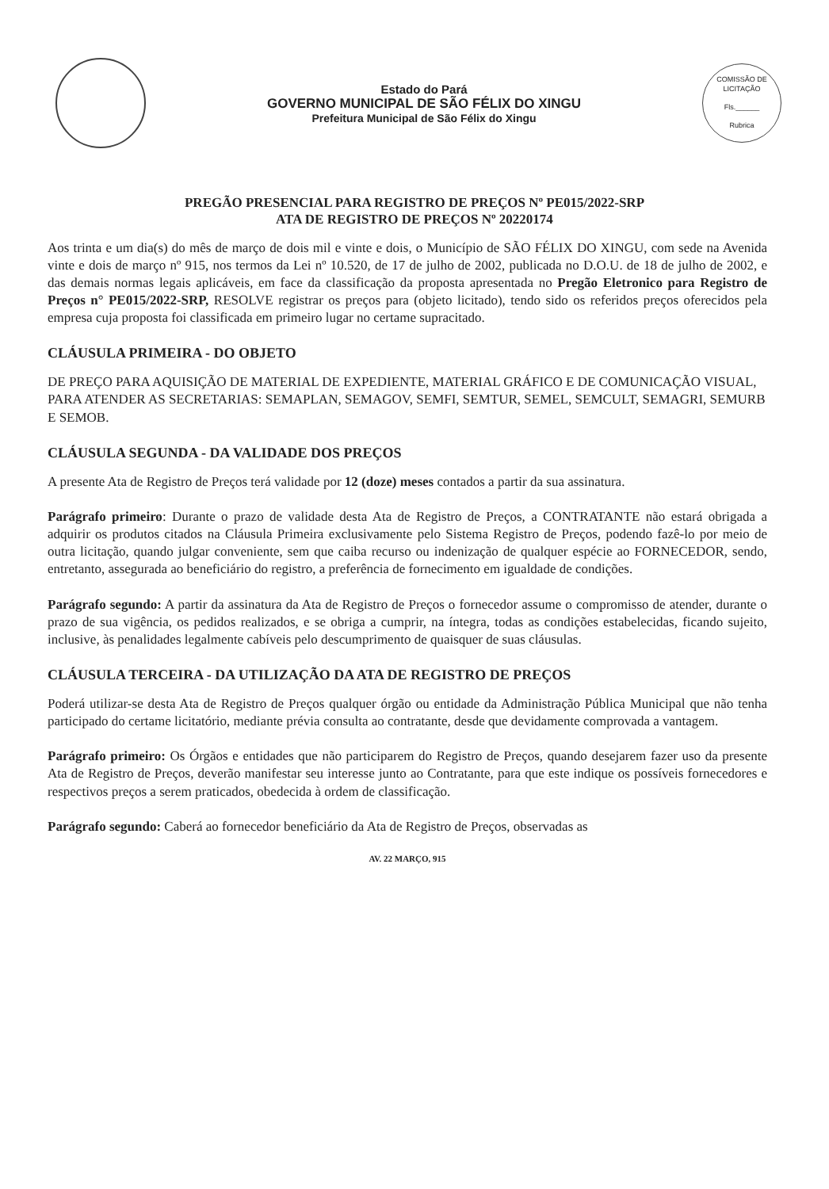Estado do Pará
GOVERNO MUNICIPAL DE SÃO FÉLIX DO XINGU
Prefeitura Municipal de São Félix do Xingu
COMISSÃO DE LICITAÇÃO
Fls.______
Rubrica
PREGÃO PRESENCIAL PARA REGISTRO DE PREÇOS Nº PE015/2022-SRP
ATA DE REGISTRO DE PREÇOS Nº 20220174
Aos trinta e um dia(s) do mês de março de dois mil e vinte e dois, o Município de SÃO FÉLIX DO XINGU, com sede na Avenida vinte e dois de março nº 915, nos termos da Lei nº 10.520, de 17 de julho de 2002, publicada no D.O.U. de 18 de julho de 2002, e das demais normas legais aplicáveis, em face da classificação da proposta apresentada no Pregão Eletronico para Registro de Preços n° PE015/2022-SRP, RESOLVE registrar os preços para (objeto licitado), tendo sido os referidos preços oferecidos pela empresa cuja proposta foi classificada em primeiro lugar no certame supracitado.
CLÁUSULA PRIMEIRA - DO OBJETO
DE PREÇO PARA AQUISIÇÃO DE MATERIAL DE EXPEDIENTE, MATERIAL GRÁFICO E DE COMUNICAÇÃO VISUAL, PARA ATENDER AS SECRETARIAS: SEMAPLAN, SEMAGOV, SEMFI, SEMTUR, SEMEL, SEMCULT, SEMAGRI, SEMURB E SEMOB.
CLÁUSULA SEGUNDA - DA VALIDADE DOS PREÇOS
A presente Ata de Registro de Preços terá validade por 12 (doze) meses contados a partir da sua assinatura.
Parágrafo primeiro: Durante o prazo de validade desta Ata de Registro de Preços, a CONTRATANTE não estará obrigada a adquirir os produtos citados na Cláusula Primeira exclusivamente pelo Sistema Registro de Preços, podendo fazê-lo por meio de outra licitação, quando julgar conveniente, sem que caiba recurso ou indenização de qualquer espécie ao FORNECEDOR, sendo, entretanto, assegurada ao beneficiário do registro, a preferência de fornecimento em igualdade de condições.
Parágrafo segundo: A partir da assinatura da Ata de Registro de Preços o fornecedor assume o compromisso de atender, durante o prazo de sua vigência, os pedidos realizados, e se obriga a cumprir, na íntegra, todas as condições estabelecidas, ficando sujeito, inclusive, às penalidades legalmente cabíveis pelo descumprimento de quaisquer de suas cláusulas.
CLÁUSULA TERCEIRA - DA UTILIZAÇÃO DA ATA DE REGISTRO DE PREÇOS
Poderá utilizar-se desta Ata de Registro de Preços qualquer órgão ou entidade da Administração Pública Municipal que não tenha participado do certame licitatório, mediante prévia consulta ao contratante, desde que devidamente comprovada a vantagem.
Parágrafo primeiro: Os Órgãos e entidades que não participarem do Registro de Preços, quando desejarem fazer uso da presente Ata de Registro de Preços, deverão manifestar seu interesse junto ao Contratante, para que este indique os possíveis fornecedores e respectivos preços a serem praticados, obedecida à ordem de classificação.
Parágrafo segundo: Caberá ao fornecedor beneficiário da Ata de Registro de Preços, observadas as
AV. 22 MARÇO, 915